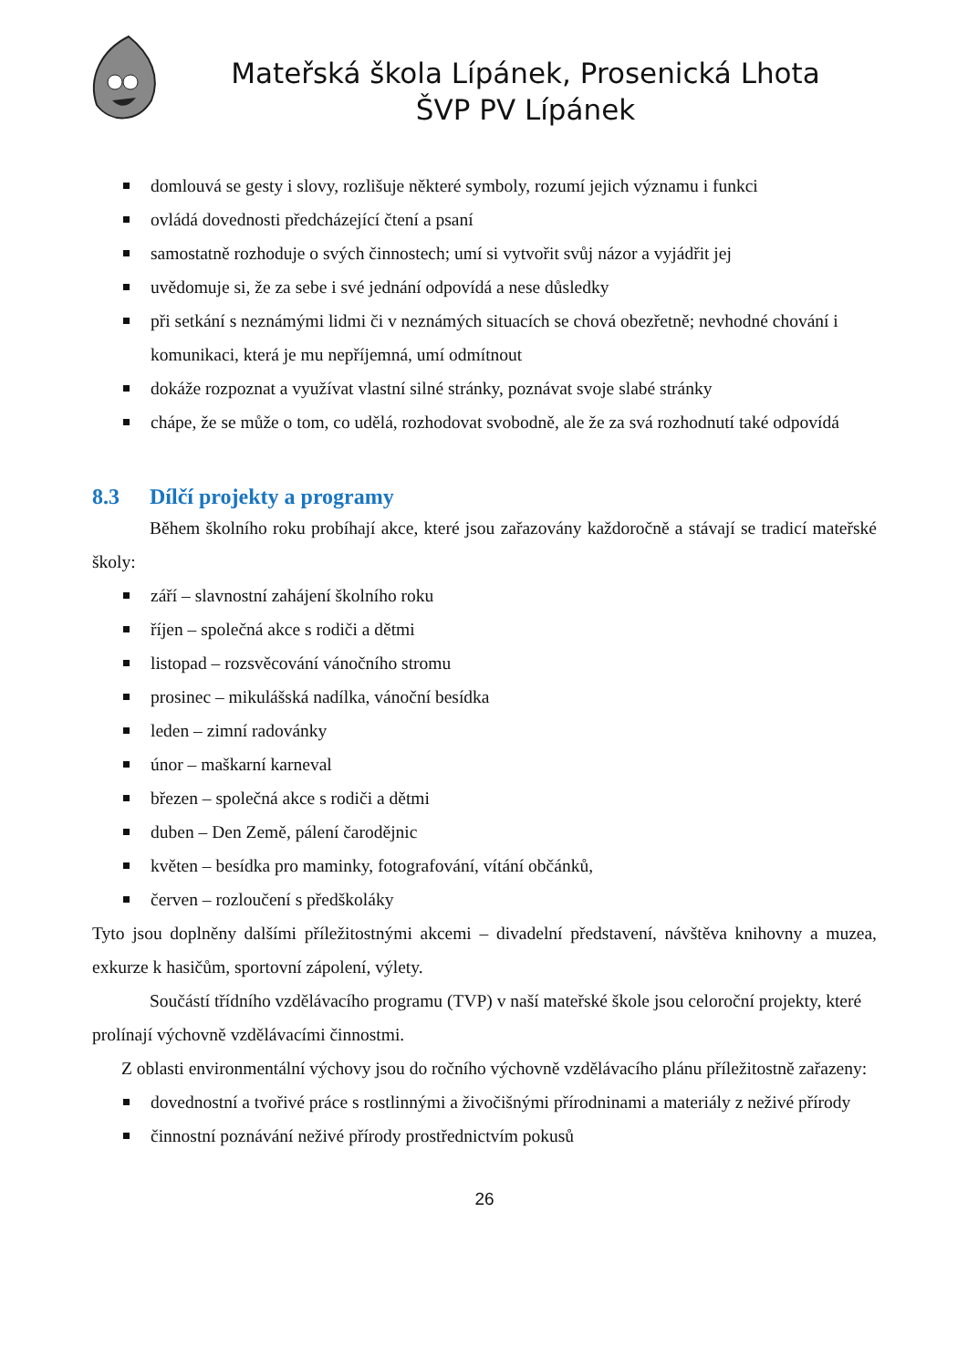Mateřská škola Lípánek, Prosenická Lhota
ŠVP PV Lípánek
domlouvá se gesty i slovy, rozlišuje některé symboly, rozumí jejich významu i funkci
ovládá dovednosti předcházející čtení a psaní
samostatně rozhoduje o svých činnostech; umí si vytvořit svůj názor a vyjádřit jej
uvědomuje si, že za sebe i své jednání odpovídá a nese důsledky
při setkání s neznámými lidmi či v neznámých situacích se chová obezřetně; nevhodné chování i komunikaci, která je mu nepříjemná, umí odmítnout
dokáže rozpoznat a využívat vlastní silné stránky, poznávat svoje slabé stránky
chápe, že se může o tom, co udělá, rozhodovat svobodně, ale že za svá rozhodnutí také odpovídá
8.3 Dílčí projekty a programy
Během školního roku probíhají akce, které jsou zařazovány každoročně a stávají se tradicí mateřské školy:
září – slavnostní zahájení školního roku
říjen – společná akce s rodiči a dětmi
listopad – rozsvěcování vánočního stromu
prosinec – mikulášská nadílka, vánoční besídka
leden – zimní radovánky
únor – maškarní karneval
březen – společná akce s rodiči a dětmi
duben – Den Země, pálení čarodějnic
květen – besídka pro maminky, fotografování, vítání občánků,
červen – rozloučení s předškoláky
Tyto jsou doplněny dalšími příležitostnými akcemi – divadelní představení, návštěva knihovny a muzea, exkurze k hasičům, sportovní zápolení, výlety.
Součástí třídního vzdělávacího programu (TVP) v naší mateřské škole jsou celoroční projekty, které prolínají výchovně vzdělávacími činnostmi.
Z oblasti environmentální výchovy jsou do ročního výchovně vzdělávacího plánu příležitostně zařazeny:
dovednostní a tvořivé práce s rostlinnými a živočišnými přírodninami a materiály z neživé přírody
činnostní poznávání neživé přírody prostřednictvím pokusů
26